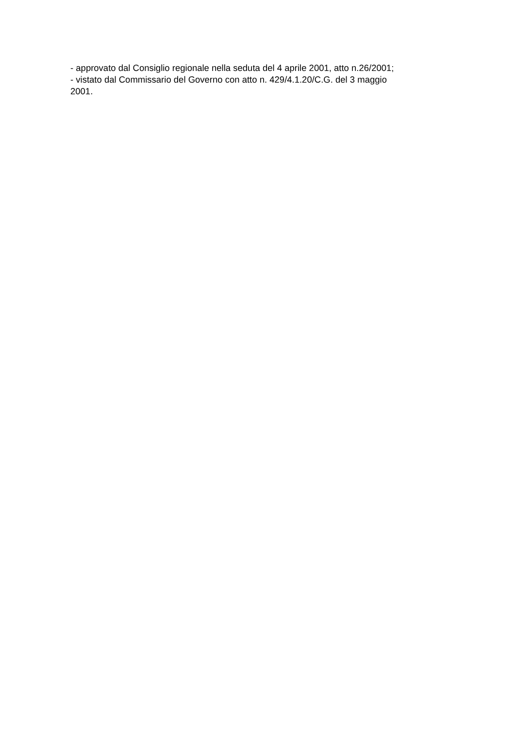- approvato dal Consiglio regionale nella seduta del 4 aprile 2001, atto n.26/2001;
- vistato dal Commissario del Governo con atto n. 429/4.1.20/C.G. del 3 maggio
2001.